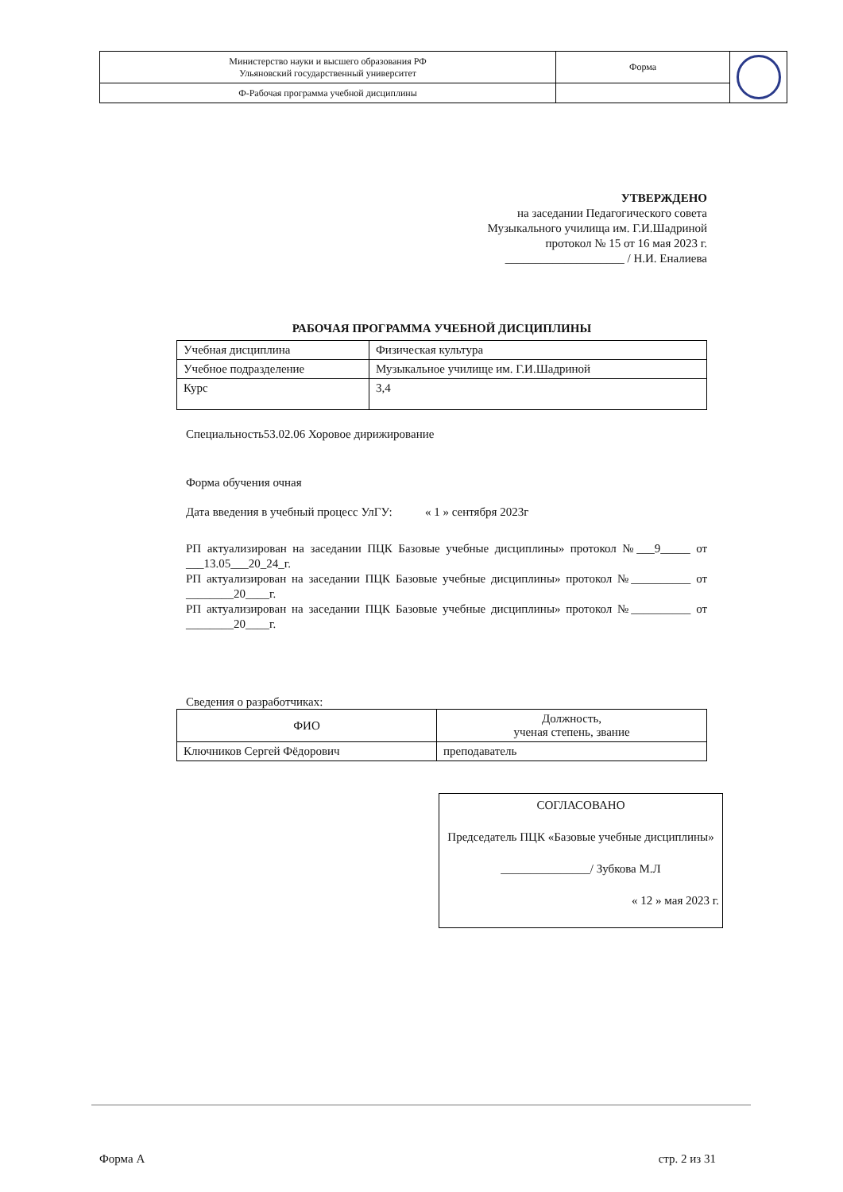| Министерство науки и высшего образования РФ Ульяновский государственный университет | Форма | |
| Ф-Рабочая программа учебной дисциплины | | |
УТВЕРЖДЕНО
на заседании Педагогического совета
Музыкального училища им. Г.И.Шадриной
протокол № 15 от 16 мая 2023 г.
____________________ / Н.И. Еналиева
РАБОЧАЯ ПРОГРАММА УЧЕБНОЙ ДИСЦИПЛИНЫ
| Учебная дисциплина | Физическая культура |
| Учебное подразделение | Музыкальное училище им. Г.И.Шадриной |
| Курс | 3,4 |
Специальность53.02.06 Хоровое дирижирование
Форма обучения очная
Дата введения в учебный процесс УлГУ: « 1 » сентября 2023г
РП актуализирован на заседании ПЦК Базовые учебные дисциплины» протокол №___9_____ от ___13.05___20_24_г.
РП актуализирован на заседании ПЦК Базовые учебные дисциплины» протокол №__________ от ________20____г.
РП актуализирован на заседании ПЦК Базовые учебные дисциплины» протокол №__________ от ________20____г.
Сведения о разработчиках:
| ФИО | Должность, ученая степень, звание |
| --- | --- |
| Ключников Сергей Фёдорович | преподаватель |
СОГЛАСОВАНО
Председатель ПЦК «Базовые учебные дисциплины»
_______________/ Зубкова М.Л
« 12 » мая 2023 г.
Форма А стр. 2 из 31